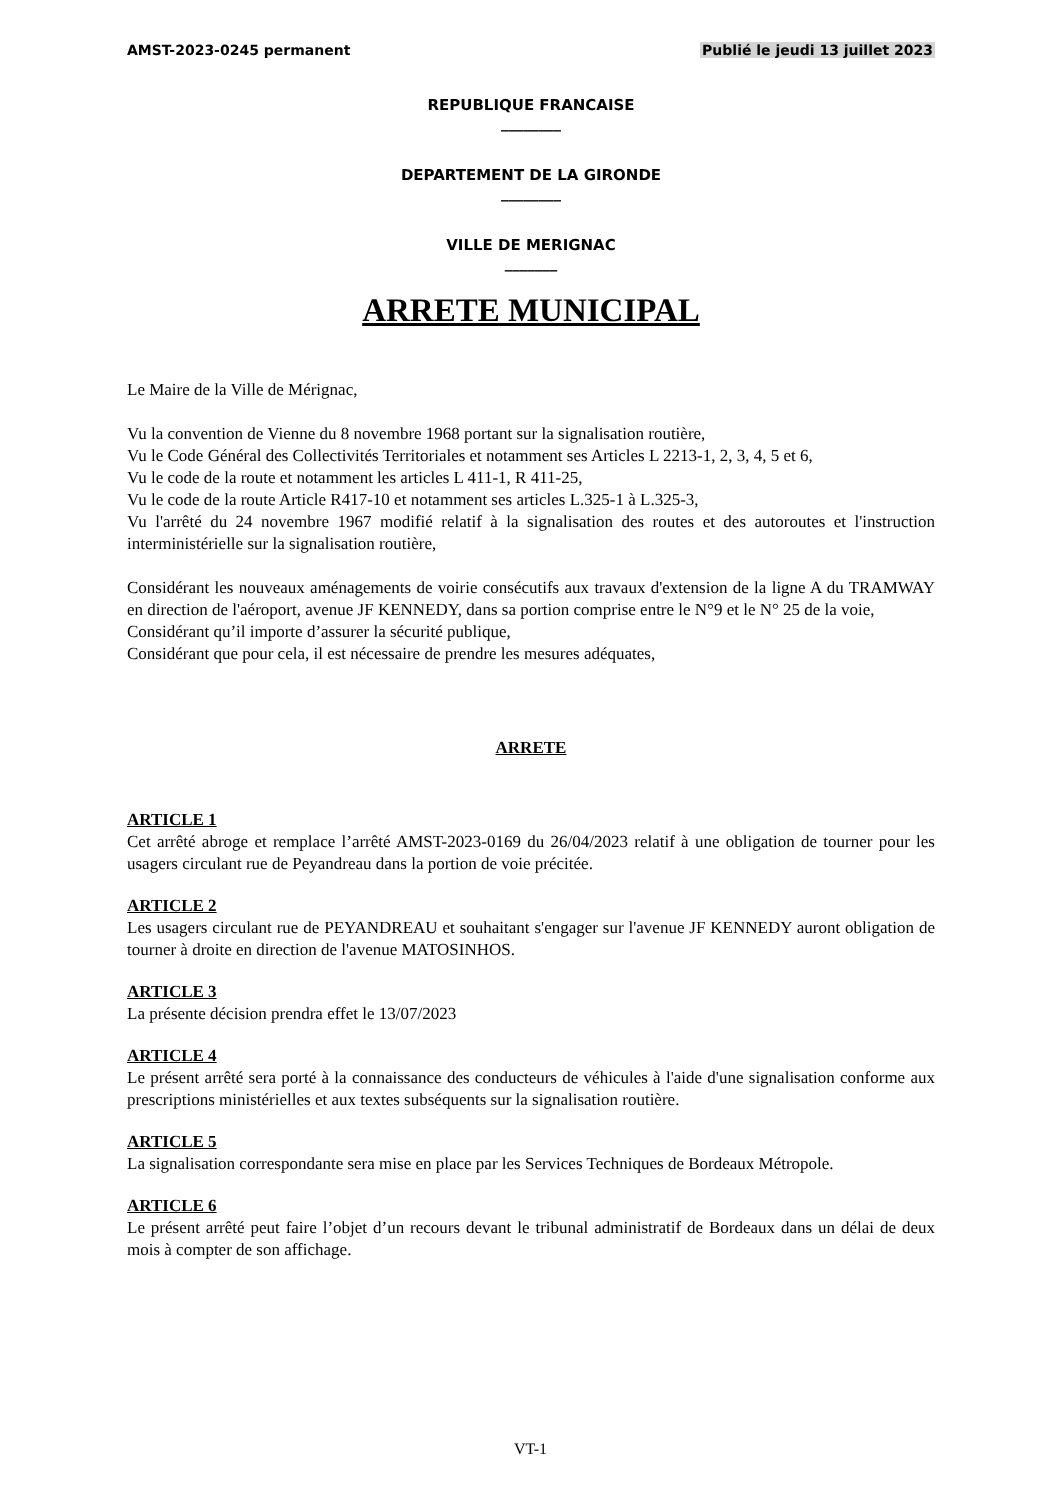AMST-2023-0245 permanent Publié le jeudi 13 juillet 2023
REPUBLIQUE FRANCAISE
________
DEPARTEMENT DE LA GIRONDE
________
VILLE DE MERIGNAC
_______
ARRETE MUNICIPAL
Le Maire de la Ville de Mérignac,
Vu la convention de Vienne du 8 novembre 1968 portant sur la signalisation routière,
Vu le Code Général des Collectivités Territoriales et notamment ses Articles L 2213-1, 2, 3, 4, 5 et 6,
Vu le code de la route et notamment les articles L 411-1, R 411-25,
Vu le code de la route Article R417-10 et notamment ses articles L.325-1 à L.325-3,
Vu l'arrêté du 24 novembre 1967 modifié relatif à la signalisation des routes et des autoroutes et l'instruction interministérielle sur la signalisation routière,
Considérant les nouveaux aménagements de voirie consécutifs aux travaux d'extension de la ligne A du TRAMWAY en direction de l'aéroport, avenue JF KENNEDY, dans sa portion comprise entre le N°9 et le N° 25 de la voie,
Considérant qu’il importe d’assurer la sécurité publique,
Considérant que pour cela, il est nécessaire de prendre les mesures adéquates,
ARRETE
ARTICLE 1
Cet arrêté abroge et remplace l’arrêté AMST-2023-0169 du 26/04/2023 relatif à une obligation de tourner pour les usagers circulant rue de Peyandreau dans la portion de voie précitée.
ARTICLE 2
Les usagers circulant rue de PEYANDREAU et souhaitant s'engager sur l'avenue JF KENNEDY auront obligation de tourner à droite en direction de l'avenue MATOSINHOS.
ARTICLE 3
La présente décision prendra effet le 13/07/2023
ARTICLE 4
Le présent arrêté sera porté à la connaissance des conducteurs de véhicules à l'aide d'une signalisation conforme aux prescriptions ministérielles et aux textes subséquents sur la signalisation routière.
ARTICLE 5
La signalisation correspondante sera mise en place par les Services Techniques de Bordeaux Métropole.
ARTICLE 6
Le présent arrêté peut faire l’objet d’un recours devant le tribunal administratif de Bordeaux dans un délai de deux mois à compter de son affichage.
VT-1